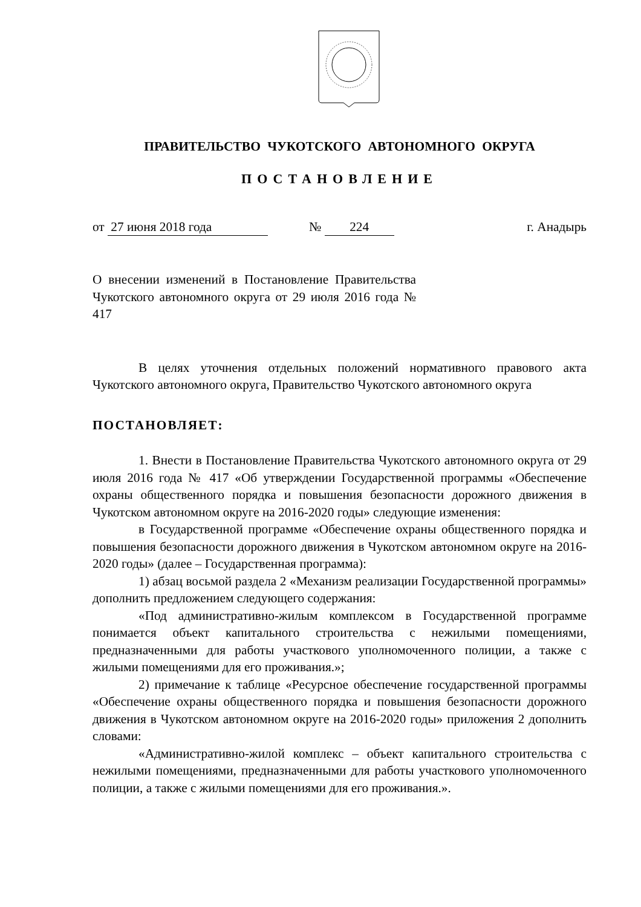ПРАВИТЕЛЬСТВО ЧУКОТСКОГО АВТОНОМНОГО ОКРУГА
ПОСТАНОВЛЕНИЕ
от 27 июня 2018 года № 224 г. Анадырь
О внесении изменений в Постановление Правительства Чукотского автономного округа от 29 июля 2016 года № 417
В целях уточнения отдельных положений нормативного правового акта Чукотского автономного округа, Правительство Чукотского автономного округа
ПОСТАНОВЛЯЕТ:
1. Внести в Постановление Правительства Чукотского автономного округа от 29 июля 2016 года № 417 «Об утверждении Государственной программы «Обеспечение охраны общественного порядка и повышения безопасности дорожного движения в Чукотском автономном округе на 2016-2020 годы» следующие изменения:
в Государственной программе «Обеспечение охраны общественного порядка и повышения безопасности дорожного движения в Чукотском автономном округе на 2016-2020 годы» (далее – Государственная программа):
1) абзац восьмой раздела 2 «Механизм реализации Государственной программы» дополнить предложением следующего содержания:
«Под административно-жилым комплексом в Государственной программе понимается объект капитального строительства с нежилыми помещениями, предназначенными для работы участкового уполномоченного полиции, а также с жилыми помещениями для его проживания.»;
2) примечание к таблице «Ресурсное обеспечение государственной программы «Обеспечение охраны общественного порядка и повышения безопасности дорожного движения в Чукотском автономном округе на 2016-2020 годы» приложения 2 дополнить словами:
«Административно-жилой комплекс – объект капитального строительства с нежилыми помещениями, предназначенными для работы участкового уполномоченного полиции, а также с жилыми помещениями для его проживания.».